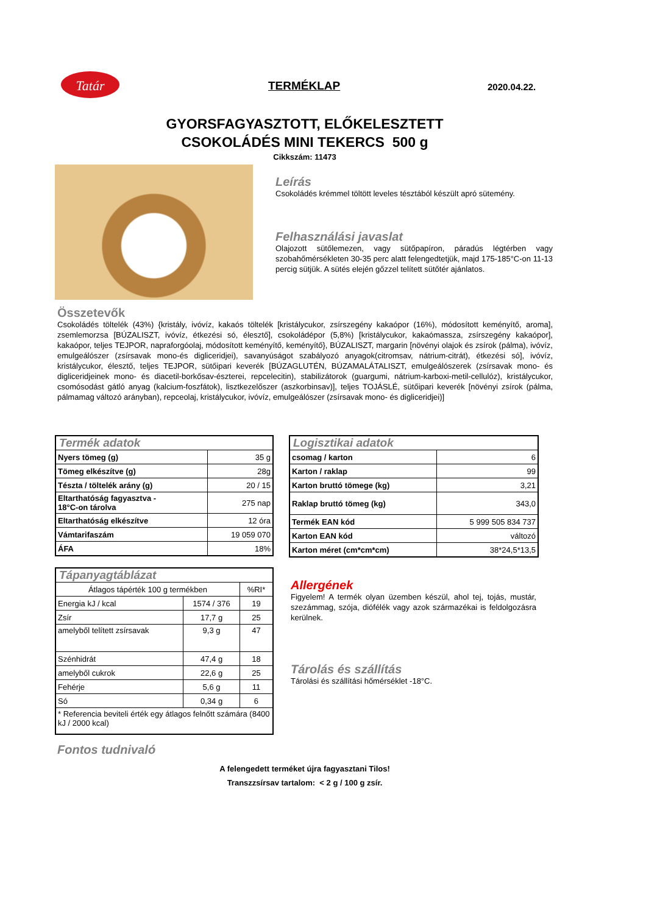Tatár TERMÉKLAP 2020.04.22.
GYORSFAGYASZTOTT, ELŐKELESZTETT
CSOKOLÁDÉS MINI TEKERCS 500 g
Cikkszám: 11473
Leírás
Csokoládés krémmel töltött leveles tésztából készült apró sütemény.
Felhasználási javaslat
Olajozott sütőlemezen, vagy sütőpapíron, páradús légtérben vagy szobahőmérsékleten 30-35 perc alatt felengedtetjük, majd 175-185°C-on 11-13 percig sütjük. A sütés elején gőzzel telített sütőtér ajánlatos.
Összetevők
Csokoládés töltelék (43%) {kristály, ivóvíz, kakaós töltelék [kristálycukor, zsírszegény kakaópor (16%), módosított keményítő, aroma], zsemlemorzsa [BÚZALISZT, ivóvíz, étkezési só, élesztő], csokoládépor (5,8%) [kristálycukor, kakaómassza, zsírszegény kakaópor], kakaópor, teljes TEJPOR, napraforgóolaj, módosított keményítő, keményítő}, BÚZALISZT, margarin [növényi olajok és zsírok (pálma), ivóvíz, emulgeálószer (zsírsavak mono-és digliceridjei), savanyúságot szabályozó anyagok(citromsav, nátrium-citrát), étkezési só], ivóvíz, kristálycukor, élesztő, teljes TEJPOR, sütőipari keverék [BÚZAGLUTÉN, BÚZAMALÁTALISZT, emulgeálószerek (zsírsavak mono- és digliceridjeinek mono- és diacetil-borkősav-észterei, repcelecitin), stabilizátorok (guargumi, nátrium-karboxi-metil-cellulóz), kristálycukor, csomósodást gátló anyag (kalcium-foszfátok), lisztkezelőszer (aszkorbinsav)], teljes TOJÁSLÉ, sütőipari keverék [növényi zsírok (pálma, pálmamag változó arányban), repceolaj, kristálycukor, ivóvíz, emulgeálószer (zsírsavak mono- és digliceridjei)]
| Termék adatok | |
| --- | --- |
| Nyers tömeg (g) | 35 g |
| Tömeg elkészítve (g) | 28g |
| Tészta / töltelék arány (g) | 20 / 15 |
| Eltarthatóság fagyasztva - 18°C-on tárolva | 275 nap |
| Eltarthatóság elkészítve | 12 óra |
| Vámtarifaszám | 19 059 070 |
| ÁFA | 18% |
| Logisztikai adatok | |
| --- | --- |
| csomag / karton | 6 |
| Karton / raklap | 99 |
| Karton bruttó tömege (kg) | 3,21 |
| Raklap bruttó tömeg (kg) | 343,0 |
| Termék EAN kód | 5 999 505 834 737 |
| Karton EAN kód | változó |
| Karton méret (cm*cm*cm) | 38*24,5*13,5 |
| Tápanyagtáblázat | | |
| --- | --- | --- |
| Átlagos tápérték 100 g termékben | | %RI* |
| Energia kJ / kcal | 1574 / 376 | 19 |
| Zsír | 17,7 g | 25 |
| amelyből telített zsírsavak | 9,3 g | 47 |
| Szénhidrát | 47,4 g | 18 |
| amelyből cukrok | 22,6 g | 25 |
| Fehérje | 5,6 g | 11 |
| Só | 0,34 g | 6 |
| * Referencia beviteli érték egy átlagos felnőtt számára (8400 kJ / 2000 kcal) | | |
Allergének
Figyelem! A termék olyan üzemben készül, ahol tej, tojás, mustár, szezámmag, szója, diófélék vagy azok származékai is feldolgozásra kerülnek.
Tárolás és szállítás
Tárolási és szállítási hőmérséklet -18°C.
Fontos tudnivaló
A felengedett terméket újra fagyasztani Tilos!
Transzzsírsav tartalom: < 2 g / 100 g zsír.